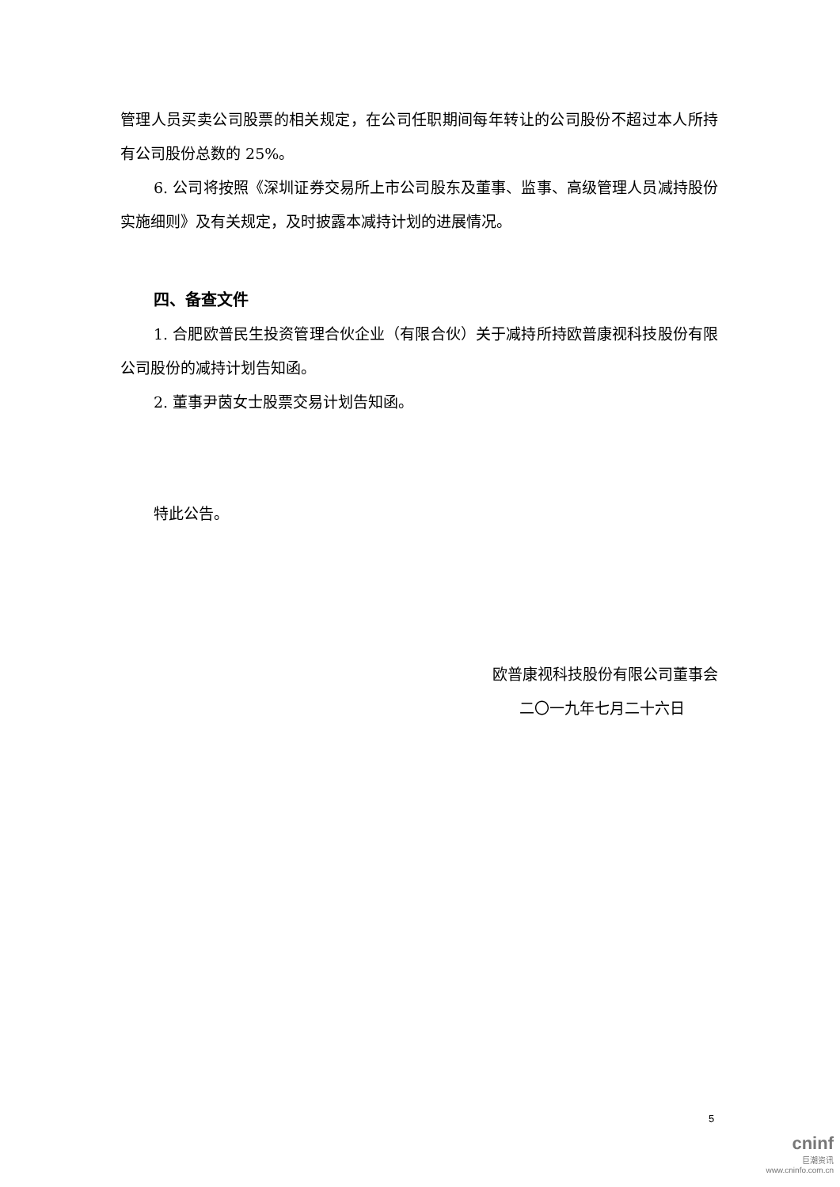管理人员买卖公司股票的相关规定，在公司任职期间每年转让的公司股份不超过本人所持有公司股份总数的 25%。
6. 公司将按照《深圳证券交易所上市公司股东及董事、监事、高级管理人员减持股份实施细则》及有关规定，及时披露本减持计划的进展情况。
四、备查文件
1. 合肥欧普民生投资管理合伙企业（有限合伙）关于减持所持欧普康视科技股份有限公司股份的减持计划告知函。
2. 董事尹茵女士股票交易计划告知函。
特此公告。
欧普康视科技股份有限公司董事会
二〇一九年七月二十六日
5
cninf
巨潮资讯
www.cninfo.com.cn